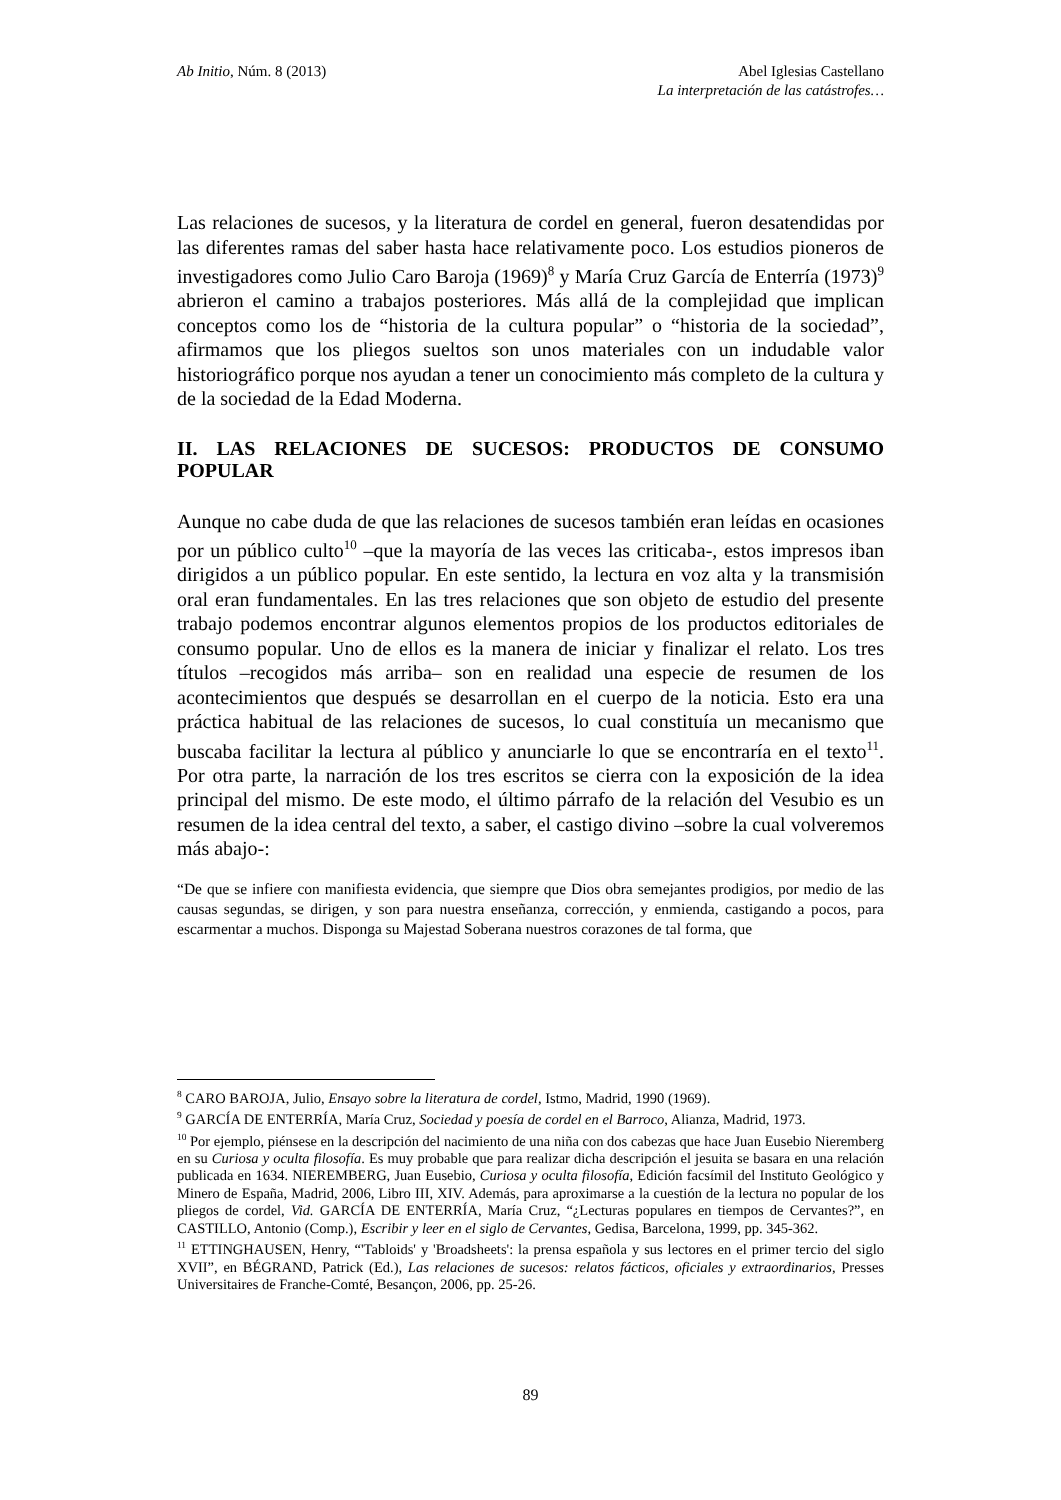Ab Initio, Núm. 8 (2013) Abel Iglesias Castellano
La interpretación de las catástrofes…
Las relaciones de sucesos, y la literatura de cordel en general, fueron desatendidas por las diferentes ramas del saber hasta hace relativamente poco. Los estudios pioneros de investigadores como Julio Caro Baroja (1969)<sup>8</sup> y María Cruz García de Enterría (1973)<sup>9</sup> abrieron el camino a trabajos posteriores. Más allá de la complejidad que implican conceptos como los de “historia de la cultura popular” o “historia de la sociedad”, afirmamos que los pliegos sueltos son unos materiales con un indudable valor historiográfico porque nos ayudan a tener un conocimiento más completo de la cultura y de la sociedad de la Edad Moderna.
II. LAS RELACIONES DE SUCESOS: PRODUCTOS DE CONSUMO POPULAR
Aunque no cabe duda de que las relaciones de sucesos también eran leídas en ocasiones por un público culto<sup>10</sup> –que la mayoría de las veces las criticaba-, estos impresos iban dirigidos a un público popular. En este sentido, la lectura en voz alta y la transmisión oral eran fundamentales. En las tres relaciones que son objeto de estudio del presente trabajo podemos encontrar algunos elementos propios de los productos editoriales de consumo popular. Uno de ellos es la manera de iniciar y finalizar el relato. Los tres títulos –recogidos más arriba– son en realidad una especie de resumen de los acontecimientos que después se desarrollan en el cuerpo de la noticia. Esto era una práctica habitual de las relaciones de sucesos, lo cual constituía un mecanismo que buscaba facilitar la lectura al público y anunciarle lo que se encontraría en el texto<sup>11</sup>. Por otra parte, la narración de los tres escritos se cierra con la exposición de la idea principal del mismo. De este modo, el último párrafo de la relación del Vesubio es un resumen de la idea central del texto, a saber, el castigo divino –sobre la cual volveremos más abajo-:
“De que se infiere con manifiesta evidencia, que siempre que Dios obra semejantes prodigios, por medio de las causas segundas, se dirigen, y son para nuestra enseñanza, corrección, y enmienda, castigando a pocos, para escarmentar a muchos. Disponga su Majestad Soberana nuestros corazones de tal forma, que
<sup>8</sup> CARO BAROJA, Julio, Ensayo sobre la literatura de cordel, Istmo, Madrid, 1990 (1969).
<sup>9</sup> GARCÍA DE ENTERRÍA, María Cruz, Sociedad y poesía de cordel en el Barroco, Alianza, Madrid, 1973.
<sup>10</sup> Por ejemplo, piénsese en la descripción del nacimiento de una niña con dos cabezas que hace Juan Eusebio Nieremberg en su Curiosa y oculta filosofía. Es muy probable que para realizar dicha descripción el jesuita se basara en una relación publicada en 1634. NIEREMBERG, Juan Eusebio, Curiosa y oculta filosofía, Edición facsímil del Instituto Geológico y Minero de España, Madrid, 2006, Libro III, XIV. Además, para aproximarse a la cuestión de la lectura no popular de los pliegos de cordel, Vid. GARCÍA DE ENTERRÍA, María Cruz, “¿Lecturas populares en tiempos de Cervantes?”, en CASTILLO, Antonio (Comp.), Escribir y leer en el siglo de Cervantes, Gedisa, Barcelona, 1999, pp. 345-362.
<sup>11</sup> ETTINGHAUSEN, Henry, “'Tabloids' y 'Broadsheets': la prensa española y sus lectores en el primer tercio del siglo XVII”, en BÉGRAND, Patrick (Ed.), Las relaciones de sucesos: relatos fácticos, oficiales y extraordinarios, Presses Universitaires de Franche-Comté, Besançon, 2006, pp. 25-26.
89